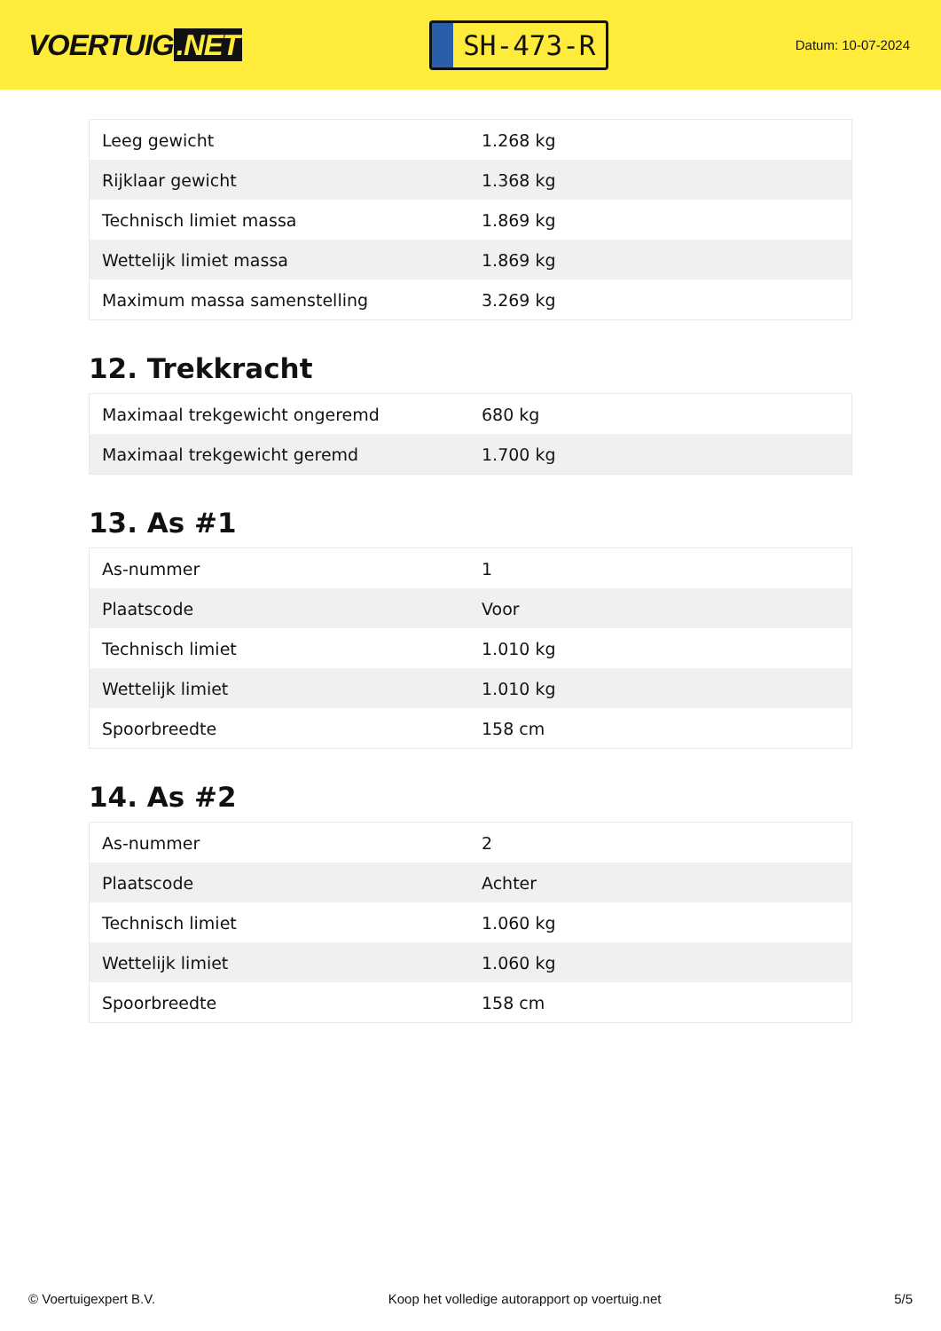VOERTUIG.NET
SH-473-R
Datum: 10-07-2024
| Leeg gewicht | 1.268 kg |
| Rijklaar gewicht | 1.368 kg |
| Technisch limiet massa | 1.869 kg |
| Wettelijk limiet massa | 1.869 kg |
| Maximum massa samenstelling | 3.269 kg |
12. Trekkracht
| Maximaal trekgewicht ongeremd | 680 kg |
| Maximaal trekgewicht geremd | 1.700 kg |
13. As #1
| As-nummer | 1 |
| Plaatscode | Voor |
| Technisch limiet | 1.010 kg |
| Wettelijk limiet | 1.010 kg |
| Spoorbreedte | 158 cm |
14. As #2
| As-nummer | 2 |
| Plaatscode | Achter |
| Technisch limiet | 1.060 kg |
| Wettelijk limiet | 1.060 kg |
| Spoorbreedte | 158 cm |
© Voertuigexpert B.V. Koop het volledige autorapport op voertuig.net 5/5